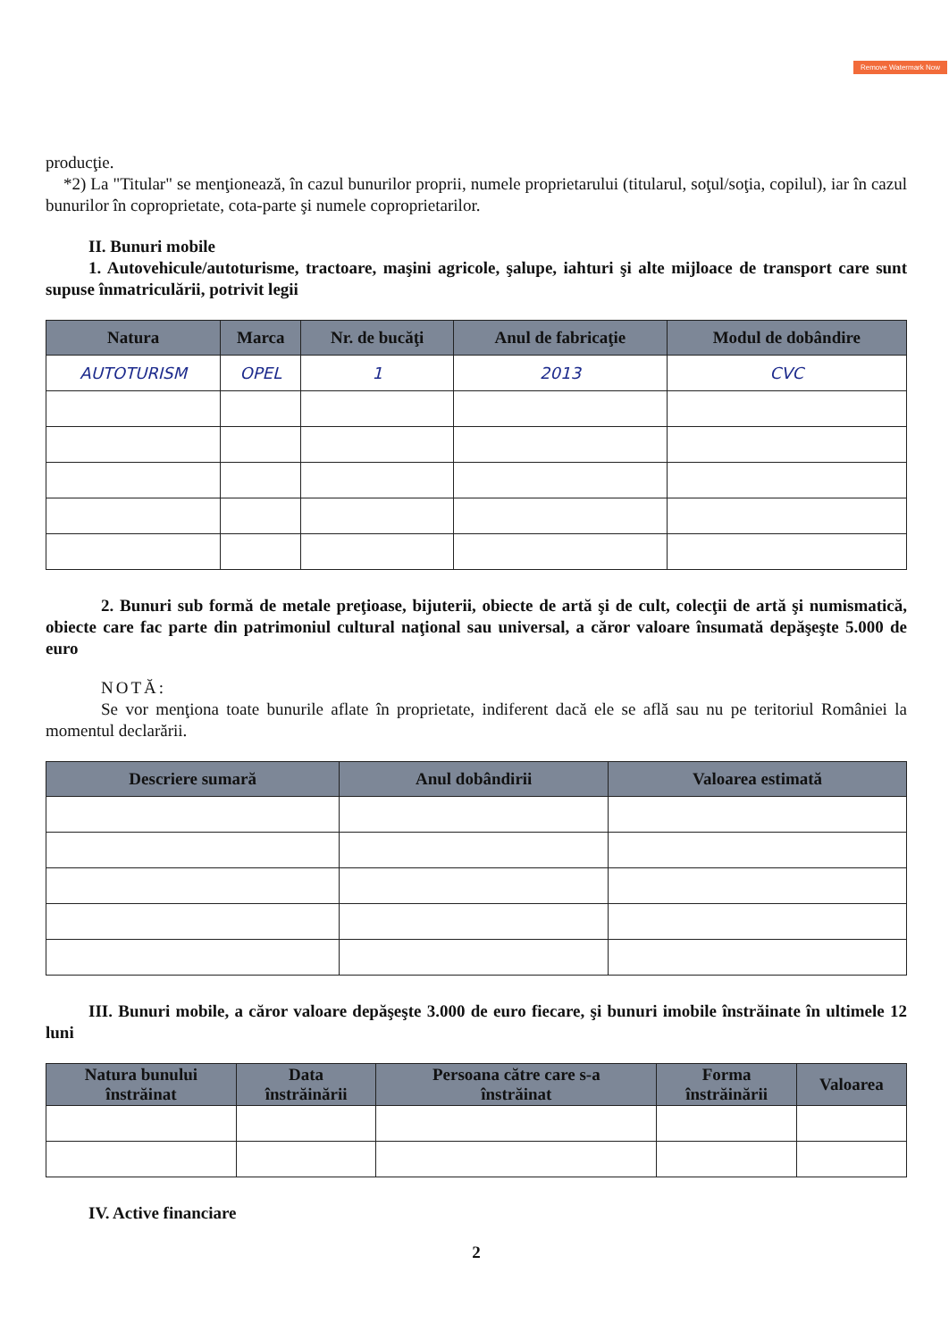Remove Watermark Now
producţie.
*2) La "Titular" se menţionează, în cazul bunurilor proprii, numele proprietarului (titularul, soţul/soţia, copilul), iar în cazul bunurilor în coproprietate, cota-parte şi numele coproprietarilor.
II. Bunuri mobile
1. Autovehicule/autoturisme, tractoare, maşini agricole, şalupe, iahturi şi alte mijloace de transport care sunt supuse înmatriculării, potrivit legii
| Natura | Marca | Nr. de bucăţi | Anul de fabricaţie | Modul de dobândire |
| --- | --- | --- | --- | --- |
| AUTOTURISM | OPEL | 1 | 2013 | CVC |
2. Bunuri sub formă de metale preţioase, bijuterii, obiecte de artă şi de cult, colecţii de artă şi numismatică, obiecte care fac parte din patrimoniul cultural naţional sau universal, a căror valoare însumată depăşeşte 5.000 de euro
NOTĂ:
Se vor menţiona toate bunurile aflate în proprietate, indiferent dacă ele se află sau nu pe teritoriul României la momentul declarării.
| Descriere sumară | Anul dobândirii | Valoarea estimată |
| --- | --- | --- |
III. Bunuri mobile, a căror valoare depăşeşte 3.000 de euro fiecare, şi bunuri imobile înstrăinate în ultimele 12 luni
| Natura bunului înstrăinat | Data înstrăinării | Persoana către care s-a înstrăinat | Forma înstrăinării | Valoarea |
| --- | --- | --- | --- | --- |
IV. Active financiare
2